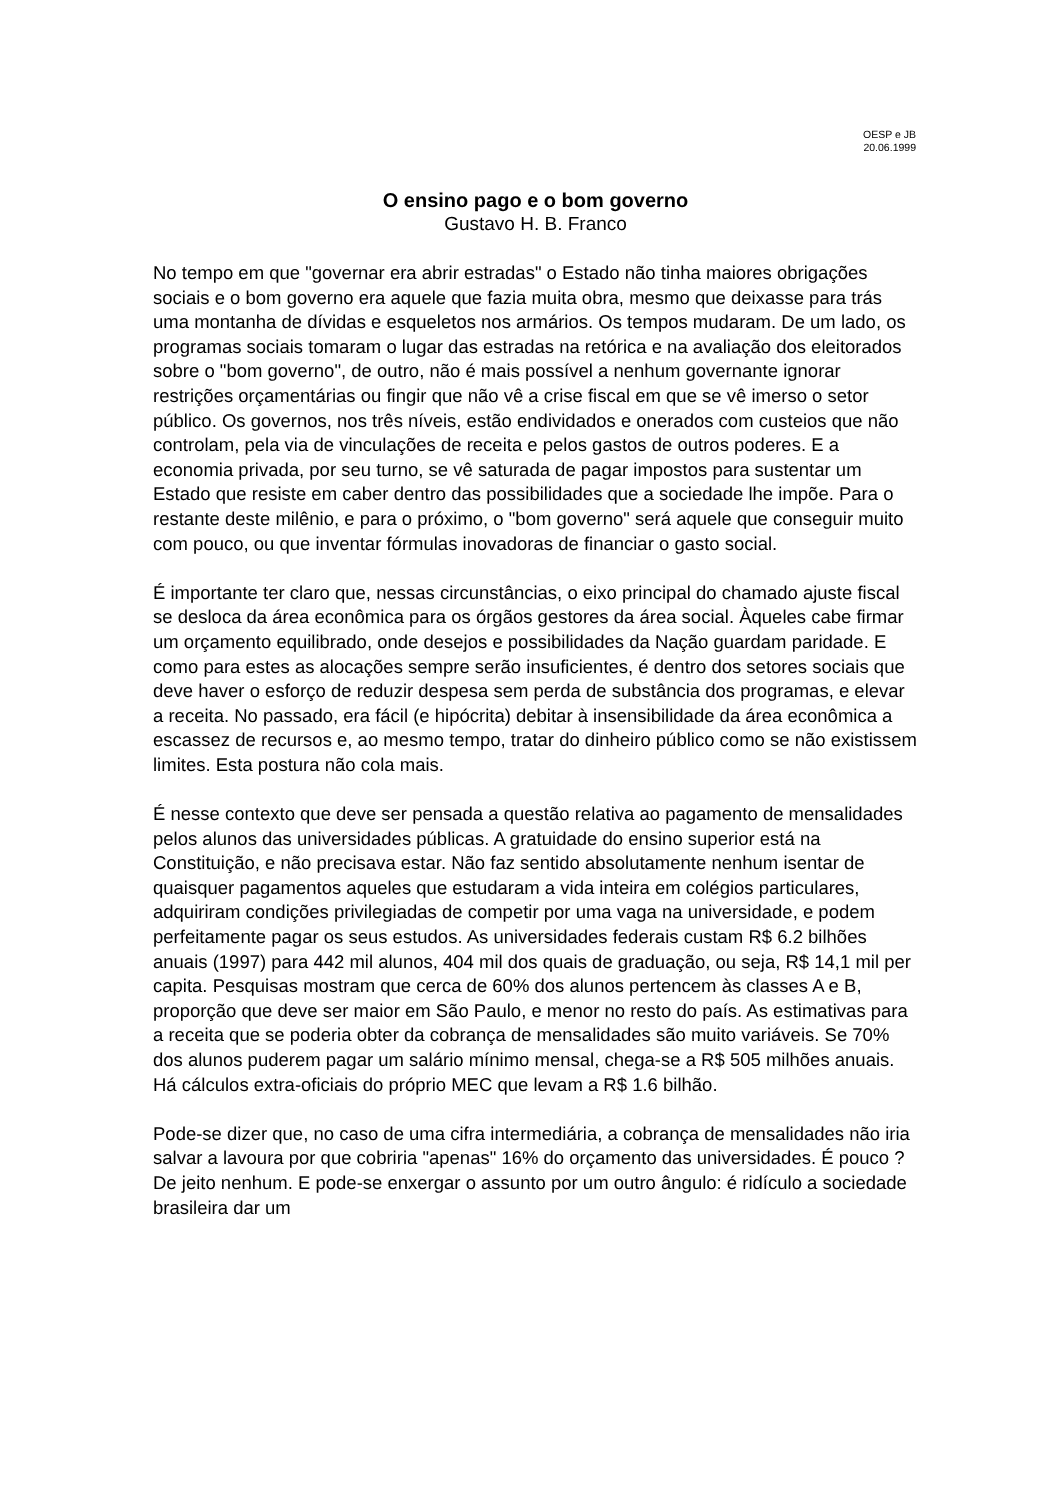OESP e JB
20.06.1999
O ensino pago e o bom governo
Gustavo H. B. Franco
No tempo em que "governar era abrir estradas" o Estado não tinha maiores obrigações sociais e o bom governo era aquele que fazia muita obra, mesmo que deixasse para trás uma montanha de dívidas e esqueletos nos armários. Os tempos mudaram. De um lado, os programas sociais tomaram o lugar das estradas na retórica e na avaliação dos eleitorados sobre o "bom governo", de outro, não é mais possível a nenhum governante ignorar restrições orçamentárias ou fingir que não vê a crise fiscal em que se vê imerso o setor público. Os governos, nos três níveis, estão endividados e onerados com custeios que não controlam, pela via de vinculações de receita e pelos gastos de outros poderes. E a economia privada, por seu turno, se vê saturada de pagar impostos para sustentar um Estado que resiste em caber dentro das possibilidades que a sociedade lhe impõe. Para o restante deste milênio, e para o próximo, o "bom governo" será aquele que conseguir muito com pouco, ou que inventar fórmulas inovadoras de financiar o gasto social.
É importante ter claro que, nessas circunstâncias, o eixo principal do chamado ajuste fiscal se desloca da área econômica para os órgãos gestores da área social. Àqueles cabe firmar um orçamento equilibrado, onde desejos e possibilidades da Nação guardam paridade. E como para estes as alocações sempre serão insuficientes, é dentro dos setores sociais que deve haver o esforço de reduzir despesa sem perda de substância dos programas, e elevar a receita. No passado, era fácil (e hipócrita) debitar à insensibilidade da área econômica a escassez de recursos e, ao mesmo tempo, tratar do dinheiro público como se não existissem limites. Esta postura não cola mais.
É nesse contexto que deve ser pensada a questão relativa ao pagamento de mensalidades pelos alunos das universidades públicas. A gratuidade do ensino superior está na Constituição, e não precisava estar. Não faz sentido absolutamente nenhum isentar de quaisquer pagamentos aqueles que estudaram a vida inteira em colégios particulares, adquiriram condições privilegiadas de competir por uma vaga na universidade, e podem perfeitamente pagar os seus estudos. As universidades federais custam R$ 6.2 bilhões anuais (1997) para 442 mil alunos, 404 mil dos quais de graduação, ou seja, R$ 14,1 mil per capita. Pesquisas mostram que cerca de 60% dos alunos pertencem às classes A e B, proporção que deve ser maior em São Paulo, e menor no resto do país. As estimativas para a receita que se poderia obter da cobrança de mensalidades são muito variáveis. Se 70% dos alunos puderem pagar um salário mínimo mensal, chega-se a R$ 505 milhões anuais. Há cálculos extra-oficiais do próprio MEC que levam a R$ 1.6 bilhão.
Pode-se dizer que, no caso de uma cifra intermediária, a cobrança de mensalidades não iria salvar a lavoura por que cobriria "apenas" 16% do orçamento das universidades. É pouco ? De jeito nenhum. E pode-se enxergar o assunto por um outro ângulo: é ridículo a sociedade brasileira dar um